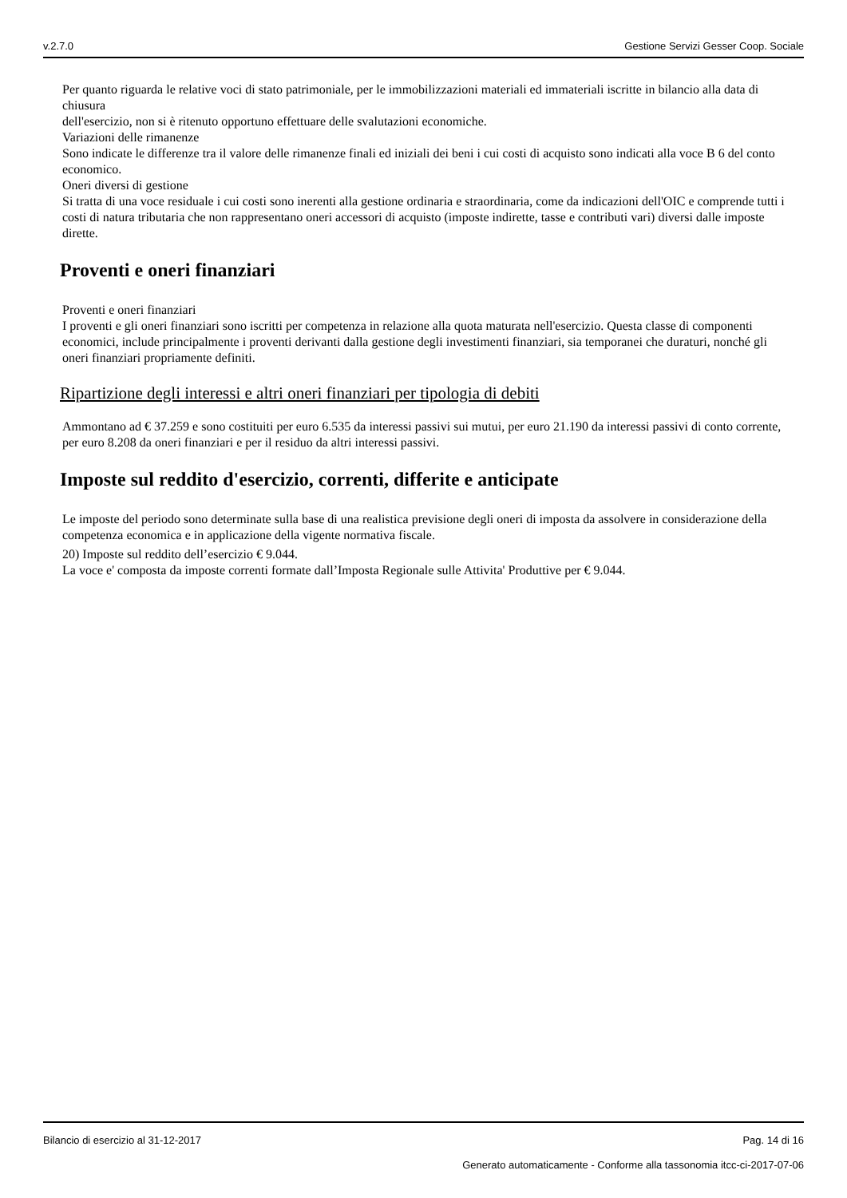v.2.7.0 Gestione Servizi Gesser Coop. Sociale
Per quanto riguarda le relative voci di stato patrimoniale, per le immobilizzazioni materiali ed immateriali iscritte in bilancio alla data di chiusura
dell'esercizio, non si è ritenuto opportuno effettuare delle svalutazioni economiche.
Variazioni delle rimanenze
Sono indicate le differenze tra il valore delle rimanenze finali ed iniziali dei beni i cui costi di acquisto sono indicati alla voce B 6 del conto economico.
Oneri diversi di gestione
Si tratta di una voce residuale i cui costi sono inerenti alla gestione ordinaria e straordinaria, come da indicazioni dell'OIC e comprende tutti i costi di natura tributaria che non rappresentano oneri accessori di acquisto (imposte indirette, tasse e contributi vari) diversi dalle imposte dirette.
Proventi e oneri finanziari
Proventi e oneri finanziari
I proventi e gli oneri finanziari sono iscritti per competenza in relazione alla quota maturata nell'esercizio. Questa classe di componenti economici, include principalmente i proventi derivanti dalla gestione degli investimenti finanziari, sia temporanei che duraturi, nonché gli oneri finanziari propriamente definiti.
Ripartizione degli interessi e altri oneri finanziari per tipologia di debiti
Ammontano ad € 37.259 e sono costituiti per euro 6.535 da interessi passivi sui mutui, per euro 21.190 da interessi passivi di conto corrente, per euro 8.208 da oneri finanziari e per il residuo da altri interessi passivi.
Imposte sul reddito d'esercizio, correnti, differite e anticipate
Le imposte del periodo sono determinate sulla base di una realistica previsione degli oneri di imposta da assolvere in considerazione della competenza economica e in applicazione della vigente normativa fiscale.
20) Imposte sul reddito dell’esercizio € 9.044.
La voce e' composta da imposte correnti formate dall’Imposta Regionale sulle Attivita' Produttive per € 9.044.
Bilancio di esercizio al 31-12-2017 Pag. 14 di 16
Generato automaticamente - Conforme alla tassonomia itcc-ci-2017-07-06